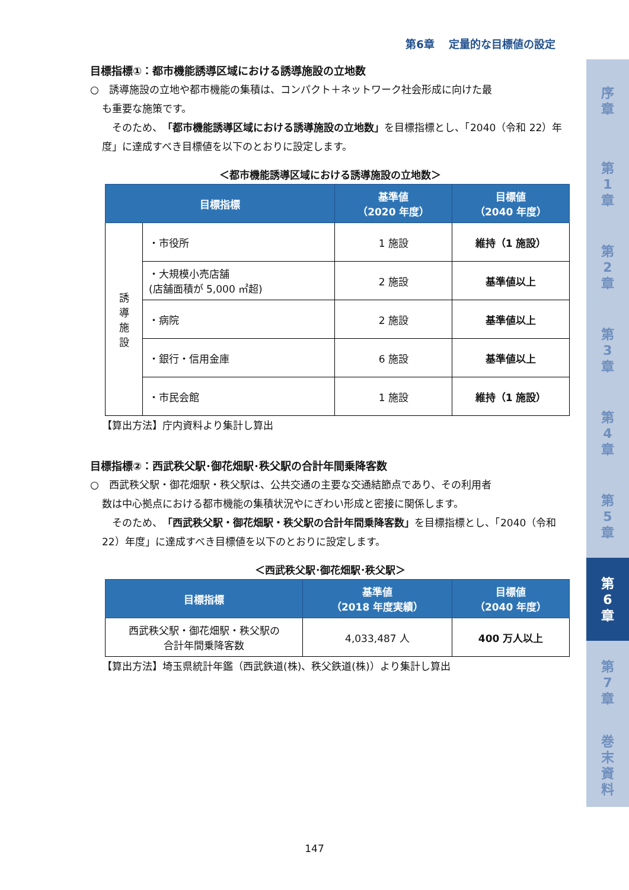第6章　 定量的な目標値の設定
目標指標①：都市機能誘導区域における誘導施設の立地数
○　誘導施設の立地や都市機能の集積は、コンパクト＋ネットワーク社会形成に向けた最
も重要な施策です。
　そのため、「都市機能誘導区域における誘導施設の立地数」を目標指標とし、「2040（令和 22）年度」に達成すべき目標値を以下のとおりに設定します。
＜都市機能誘導区域における誘導施設の立地数＞
| 目標指標 | | 基準値 （2020 年度） | 目標値 （2040 年度） |
| --- | --- | --- | --- |
| 誘 導 施 設 | ・市役所 | 1 施設 | 維持（1 施設） |
| | ・大規模小売店舗 (店舗面積が 5,000 ㎡超) | 2 施設 | 基準値以上 |
| | ・病院 | 2 施設 | 基準値以上 |
| | ・銀行・信用金庫 | 6 施設 | 基準値以上 |
| | ・市民会館 | 1 施設 | 維持（1 施設） |
【算出方法】庁内資料より集計し算出
目標指標②：西武秩父駅･御花畑駅･秩父駅の合計年間乗降客数
○　西武秩父駅・御花畑駅・秩父駅は、公共交通の主要な交通結節点であり、その利用者
数は中心拠点における都市機能の集積状況やにぎわい形成と密接に関係します。
　そのため、「西武秩父駅・御花畑駅・秩父駅の合計年間乗降客数」を目標指標とし、「2040（令和 22）年度」に達成すべき目標値を以下のとおりに設定します。
＜西武秩父駅･御花畑駅･秩父駅＞
| 目標指標 | 基準値 （2018 年度実績） | 目標値 （2040 年度） |
| --- | --- | --- |
| 西武秩父駅・御花畑駅・秩父駅の 合計年間乗降客数 | 4,033,487 人 | 400 万人以上 |
【算出方法】埼玉県統計年鑑（西武鉄道(株)、秩父鉄道(株)）より集計し算出
序
章
第
1
章
第
2
章
第
3
章
第
4
章
第
5
章
第
6
章
第
7
章
巻
末
資
料
147